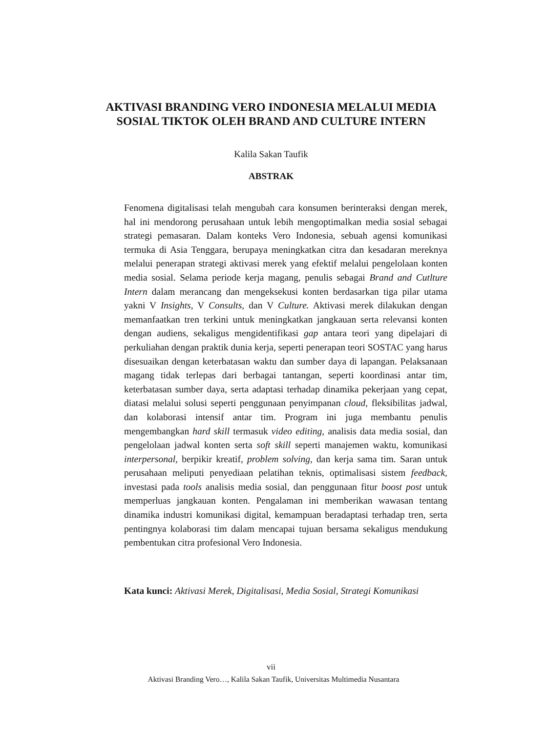AKTIVASI BRANDING VERO INDONESIA MELALUI MEDIA SOSIAL TIKTOK OLEH BRAND AND CULTURE INTERN
Kalila Sakan Taufik
ABSTRAK
Fenomena digitalisasi telah mengubah cara konsumen berinteraksi dengan merek, hal ini mendorong perusahaan untuk lebih mengoptimalkan media sosial sebagai strategi pemasaran. Dalam konteks Vero Indonesia, sebuah agensi komunikasi termuka di Asia Tenggara, berupaya meningkatkan citra dan kesadaran mereknya melalui penerapan strategi aktivasi merek yang efektif melalui pengelolaan konten media sosial. Selama periode kerja magang, penulis sebagai Brand and Cutlture Intern dalam merancang dan mengeksekusi konten berdasarkan tiga pilar utama yakni V Insights, V Consults, dan V Culture. Aktivasi merek dilakukan dengan memanfaatkan tren terkini untuk meningkatkan jangkauan serta relevansi konten dengan audiens, sekaligus mengidentifikasi gap antara teori yang dipelajari di perkuliahan dengan praktik dunia kerja, seperti penerapan teori SOSTAC yang harus disesuaikan dengan keterbatasan waktu dan sumber daya di lapangan. Pelaksanaan magang tidak terlepas dari berbagai tantangan, seperti koordinasi antar tim, keterbatasan sumber daya, serta adaptasi terhadap dinamika pekerjaan yang cepat, diatasi melalui solusi seperti penggunaan penyimpanan cloud, fleksibilitas jadwal, dan kolaborasi intensif antar tim. Program ini juga membantu penulis mengembangkan hard skill termasuk video editing, analisis data media sosial, dan pengelolaan jadwal konten serta soft skill seperti manajemen waktu, komunikasi interpersonal, berpikir kreatif, problem solving, dan kerja sama tim. Saran untuk perusahaan meliputi penyediaan pelatihan teknis, optimalisasi sistem feedback, investasi pada tools analisis media sosial, dan penggunaan fitur boost post untuk memperluas jangkauan konten. Pengalaman ini memberikan wawasan tentang dinamika industri komunikasi digital, kemampuan beradaptasi terhadap tren, serta pentingnya kolaborasi tim dalam mencapai tujuan bersama sekaligus mendukung pembentukan citra profesional Vero Indonesia.
Kata kunci: Aktivasi Merek, Digitalisasi, Media Sosial, Strategi Komunikasi
vii
Aktivasi Branding Vero…, Kalila Sakan Taufik, Universitas Multimedia Nusantara